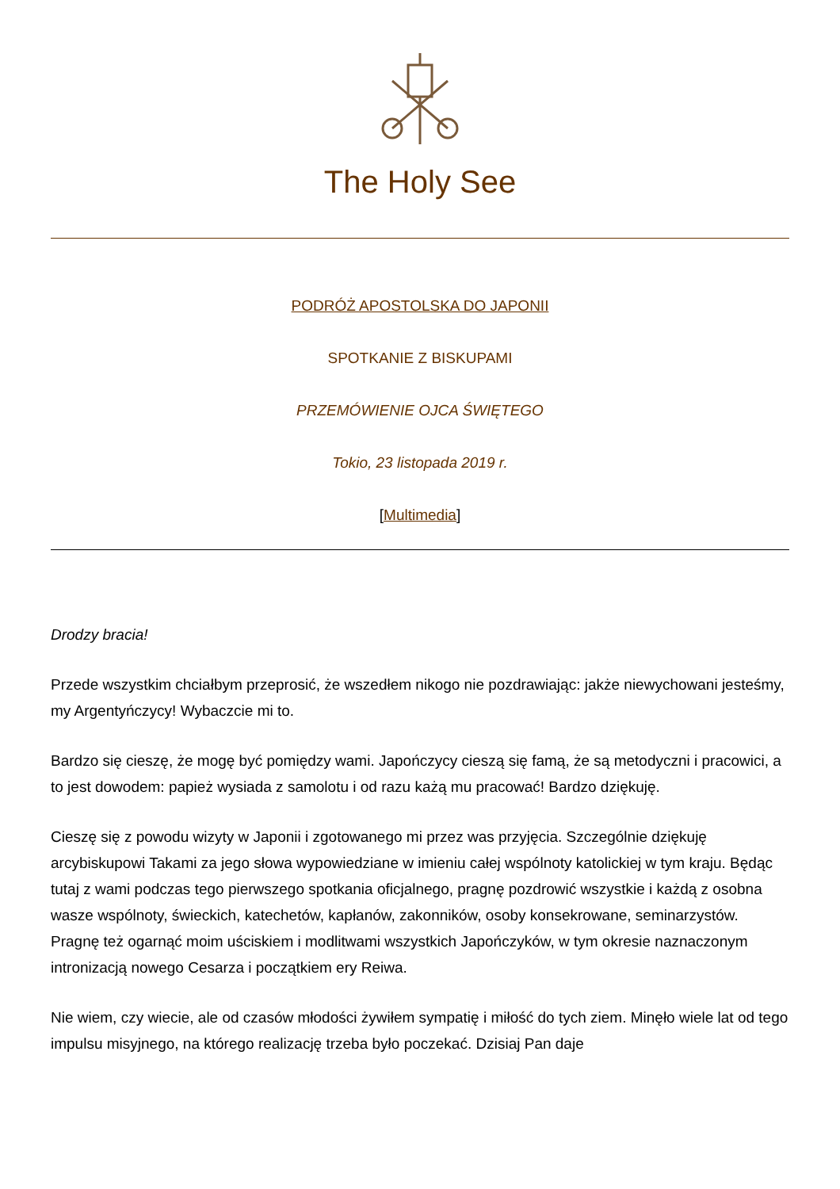The Holy See
PODRÓŻ APOSTOLSKA DO JAPONII
SPOTKANIE Z BISKUPAMI
PRZEMÓWIENIE OJCA ŚWIĘTEGO
Tokio, 23 listopada 2019 r.
[Multimedia]
Drodzy bracia!
Przede wszystkim chciałbym przeprosić, że wszedłem nikogo nie pozdrawiając: jakże niewychowani jesteśmy, my Argentyńczycy! Wybaczcie mi to.
Bardzo się cieszę, że mogę być pomiędzy wami. Japończycy cieszą się famą, że są metodyczni i pracowici, a to jest dowodem: papież wysiada z samolotu i od razu każą mu pracować! Bardzo dziękuję.
Cieszę się z powodu wizyty w Japonii i zgotowanego mi przez was przyjęcia. Szczególnie dziękuję arcybiskupowi Takami za jego słowa wypowiedziane w imieniu całej wspólnoty katolickiej w tym kraju. Będąc tutaj z wami podczas tego pierwszego spotkania oficjalnego, pragnę pozdrowić wszystkie i każdą z osobna wasze wspólnoty, świeckich, katechetów, kapłanów, zakonników, osoby konsekrowane, seminarzystów. Pragnę też ogarnąć moim uściskiem i modlitwami wszystkich Japończyków, w tym okresie naznaczonym intronizacją nowego Cesarza i początkiem ery Reiwa.
Nie wiem, czy wiecie, ale od czasów młodości żywiłem sympatię i miłość do tych ziem. Minęło wiele lat od tego impulsu misyjnego, na którego realizację trzeba było poczekać. Dzisiaj Pan daje